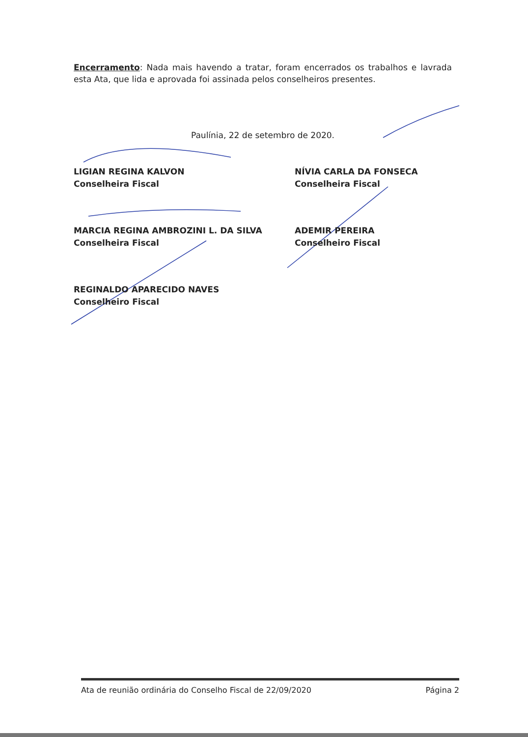Encerramento: Nada mais havendo a tratar, foram encerrados os trabalhos e lavrada esta Ata, que lida e aprovada foi assinada pelos conselheiros presentes.
Paulínia, 22 de setembro de 2020.
LIGIAN REGINA KALVON
Conselheira Fiscal
NÍVIA CARLA DA FONSECA
Conselheira Fiscal
MARCIA REGINA AMBROZINI L. DA SILVA
Conselheira Fiscal
ADEMIR PEREIRA
Conselheiro Fiscal
REGINALDO APARECIDO NAVES
Conselheiro Fiscal
Ata de reunião ordinária do Conselho Fiscal de 22/09/2020 Página 2